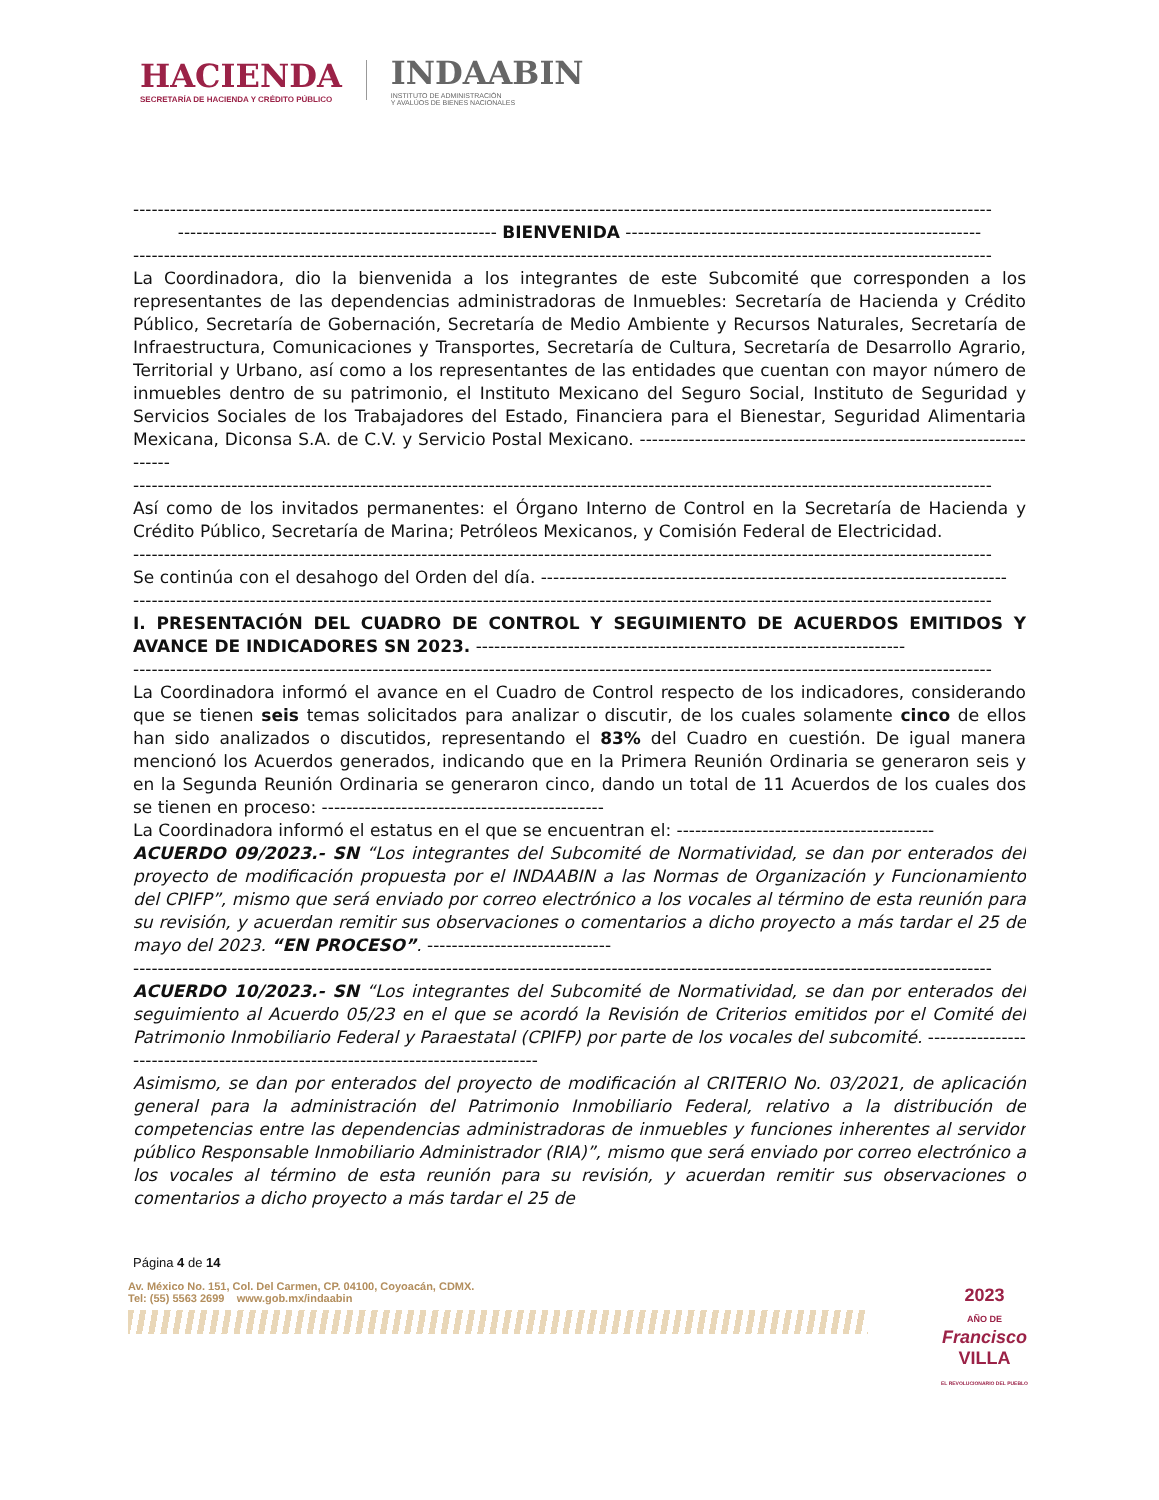HACIENDA
SECRETARÍA DE HACIENDA Y CRÉDITO PÚBLICO
INDAABIN
INSTITUTO DE ADMINISTRACIÓN
Y AVALÚOS DE BIENES NACIONALES
--------------------------------------------------------------------------------------------------------------------------------------------
---------------------------------------------------- BIENVENIDA ----------------------------------------------------------
--------------------------------------------------------------------------------------------------------------------------------------------
La Coordinadora, dio la bienvenida a los integrantes de este Subcomité que corresponden a los representantes de las dependencias administradoras de Inmuebles: Secretaría de Hacienda y Crédito Público, Secretaría de Gobernación, Secretaría de Medio Ambiente y Recursos Naturales, Secretaría de Infraestructura, Comunicaciones y Transportes, Secretaría de Cultura, Secretaría de Desarrollo Agrario, Territorial y Urbano, así como a los representantes de las entidades que cuentan con mayor número de inmuebles dentro de su patrimonio, el Instituto Mexicano del Seguro Social, Instituto de Seguridad y Servicios Sociales de los Trabajadores del Estado, Financiera para el Bienestar, Seguridad Alimentaria Mexicana, Diconsa S.A. de C.V. y Servicio Postal Mexicano. ---------------------------------------------------------------------
--------------------------------------------------------------------------------------------------------------------------------------------
Así como de los invitados permanentes: el Órgano Interno de Control en la Secretaría de Hacienda y Crédito Público, Secretaría de Marina; Petróleos Mexicanos, y Comisión Federal de Electricidad.
--------------------------------------------------------------------------------------------------------------------------------------------
Se continúa con el desahogo del Orden del día. ----------------------------------------------------------------------------
--------------------------------------------------------------------------------------------------------------------------------------------
I. PRESENTACIÓN DEL CUADRO DE CONTROL Y SEGUIMIENTO DE ACUERDOS EMITIDOS Y AVANCE DE INDICADORES SN 2023. ----------------------------------------------------------------------
--------------------------------------------------------------------------------------------------------------------------------------------
La Coordinadora informó el avance en el Cuadro de Control respecto de los indicadores, considerando que se tienen seis temas solicitados para analizar o discutir, de los cuales solamente cinco de ellos han sido analizados o discutidos, representando el 83% del Cuadro en cuestión. De igual manera mencionó los Acuerdos generados, indicando que en la Primera Reunión Ordinaria se generaron seis y en la Segunda Reunión Ordinaria se generaron cinco, dando un total de 11 Acuerdos de los cuales dos se tienen en proceso: ----------------------------------------------
La Coordinadora informó el estatus en el que se encuentran el: ------------------------------------------
ACUERDO 09/2023.- SN “Los integrantes del Subcomité de Normatividad, se dan por enterados del proyecto de modificación propuesta por el INDAABIN a las Normas de Organización y Funcionamiento del CPIFP”, mismo que será enviado por correo electrónico a los vocales al término de esta reunión para su revisión, y acuerdan remitir sus observaciones o comentarios a dicho proyecto a más tardar el 25 de mayo del 2023. “EN PROCESO”. ------------------------------
--------------------------------------------------------------------------------------------------------------------------------------------
ACUERDO 10/2023.- SN “Los integrantes del Subcomité de Normatividad, se dan por enterados del seguimiento al Acuerdo 05/23 en el que se acordó la Revisión de Criterios emitidos por el Comité del Patrimonio Inmobiliario Federal y Paraestatal (CPIFP) por parte de los vocales del subcomité. ----------------------------------------------------------------------------------
Asimismo, se dan por enterados del proyecto de modificación al CRITERIO No. 03/2021, de aplicación general para la administración del Patrimonio Inmobiliario Federal, relativo a la distribución de competencias entre las dependencias administradoras de inmuebles y funciones inherentes al servidor público Responsable Inmobiliario Administrador (RIA)”, mismo que será enviado por correo electrónico a los vocales al término de esta reunión para su revisión, y acuerdan remitir sus observaciones o comentarios a dicho proyecto a más tardar el 25 de
Página 4 de 14
Av. México No. 151, Col. Del Carmen, CP. 04100, Coyoacán, CDMX.
Tel: (55) 5563 2699 www.gob.mx/indaabin
2023
AÑO DE
Francisco
VILLA
EL REVOLUCIONARIO DEL PUEBLO